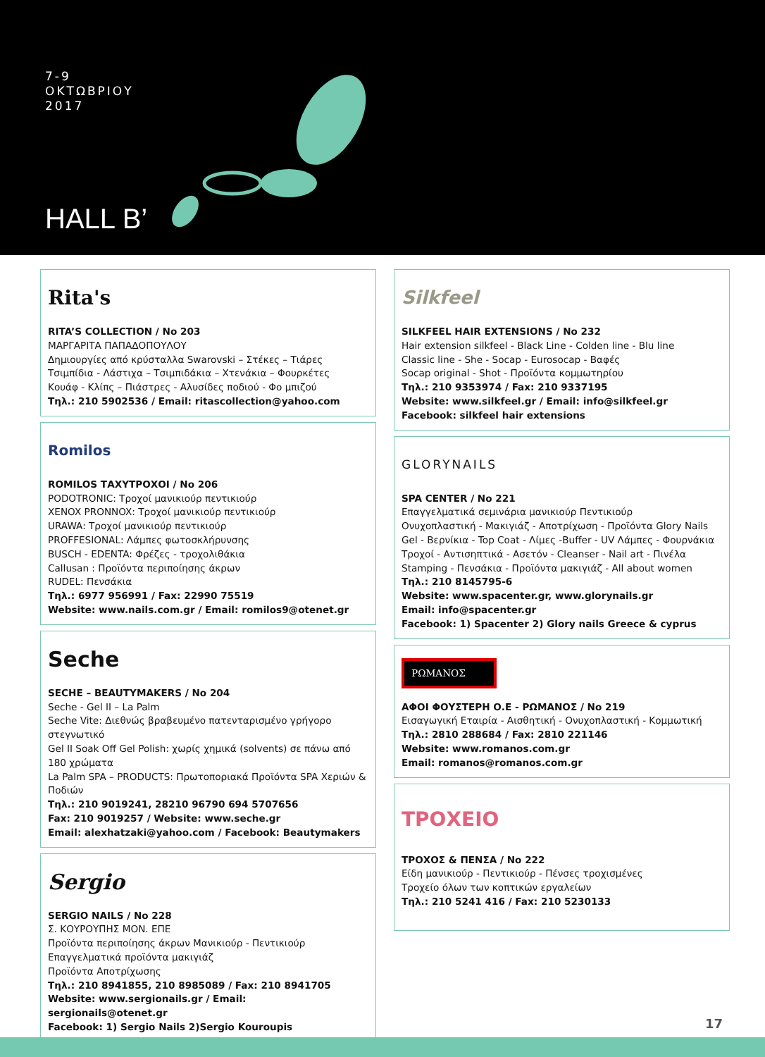7-9
ΟΚΤΩΒΡΙΟΥ
2017
HALL B’
Rita's
RITA’S COLLECTION / No 203
ΜΑΡΓΑΡΙΤΑ ΠΑΠΑΔΟΠΟΥΛΟΥ
Δημιουργίες από κρύσταλλα Swarovski – Στέκες – Τιάρες
Τσιμπίδια - Λάστιχα – Τσιμπιδάκια – Χτενάκια – Φουρκέτες
Κουάφ - Κλίπς – Πιάστρες - Αλυσίδες ποδιού - Φο μπιζού
Τηλ.: 210 5902536 / Email: ritascollection@yahoo.com
Romilos
ROMILOS ΤΑΧΥΤΡΟΧΟΙ / No 206
PODOTRONIC: Τροχοί μανικιούρ πεντικιούρ
XENOX PRONNOX: Τροχοί μανικιούρ πεντικιούρ
URAWA: Τροχοί μανικιούρ πεντικιούρ
PROFFESIONAL: Λάμπες φωτοσκλήρυνσης
BUSCH - EDENTA: Φρέζες - τροχολιθάκια
Callusan : Προϊόντα περιποίησης άκρων
RUDEL: Πενσάκια
Τηλ.: 6977 956991 / Fax: 22990 75519
Website: www.nails.com.gr / Email: romilos9@otenet.gr
Seche
SECHE – BEAUTYMAKERS / No 204
Seche - Gel II – La Palm
Seche Vite: Διεθνώς βραβευμένο πατενταρισμένο γρήγορο στεγνωτικό
Gel II Soak Off Gel Polish: χωρίς χημικά (solvents) σε πάνω από 180 χρώματα
La Palm SPA – PRODUCTS: Πρωτοποριακά Προϊόντα SPA Χεριών & Ποδιών
Τηλ.: 210 9019241, 28210 96790 694 5707656
Fax: 210 9019257 / Website: www.seche.gr
Email: alexhatzaki@yahoo.com / Facebook: Beautymakers
Sergio
SERGIO NAILS / No 228
Σ. ΚΟΥΡΟΥΠΗΣ ΜΟΝ. ΕΠΕ
Προϊόντα περιποίησης άκρων Μανικιούρ - Πεντικιούρ
Επαγγελματικά προϊόντα μακιγιάζ
Προϊόντα Αποτρίχωσης
Τηλ.: 210 8941855, 210 8985089 / Fax: 210 8941705
Website: www.sergionails.gr / Email: sergionails@otenet.gr
Facebook: 1) Sergio Nails 2)Sergio Kouroupis
Silkfeel
SILKFEEL HAIR EXTENSIONS / No 232
Hair extension silkfeel - Black Line - Colden line - Blu line
Classic line - She - Socap - Eurosocap - Βαφές
Socap original - Shot - Προϊόντα κομμωτηρίου
Τηλ.: 210 9353974 / Fax: 210 9337195
Website: www.silkfeel.gr / Email: info@silkfeel.gr
Facebook: silkfeel hair extensions
GLORYNAILS
SPA CENTER / No 221
Επαγγελματικά σεμινάρια μανικιούρ Πεντικιούρ
Ονυχοπλαστική - Μακιγιάζ - Αποτρίχωση - Προϊόντα Glory Nails
Gel - Βερνίκια - Top Coat - Λίμες -Buffer - UV Λάμπες - Φουρνάκια
Τροχοί - Αντισηπτικά - Ασετόν - Cleanser - Nail art - Πινέλα
Stamping - Πενσάκια - Προϊόντα μακιγιάζ - All about women
Τηλ.: 210 8145795-6
Website: www.spacenter.gr, www.glorynails.gr
Email: info@spacenter.gr
Facebook: 1) Spacenter 2) Glory nails Greece & cyprus
ΡΩΜΑΝΟΣ
ΑΦΟΙ ΦΟΥΣΤΕΡΗ Ο.Ε - ΡΩΜΑΝΟΣ / No 219
Εισαγωγική Εταιρία - Αισθητική - Ονυχοπλαστική - Κομμωτική
Τηλ.: 2810 288684 / Fax: 2810 221146
Website: www.romanos.com.gr
Email: romanos@romanos.com.gr
ΤΡΟΧΕΙΟ
ΤΡΟΧΟΣ & ΠΕΝΣΑ / No 222
Είδη μανικιούρ - Πεντικιούρ - Πένσες τροχισμένες
Τροχείο όλων των κοπτικών εργαλείων
Τηλ.: 210 5241 416 / Fax: 210 5230133
17